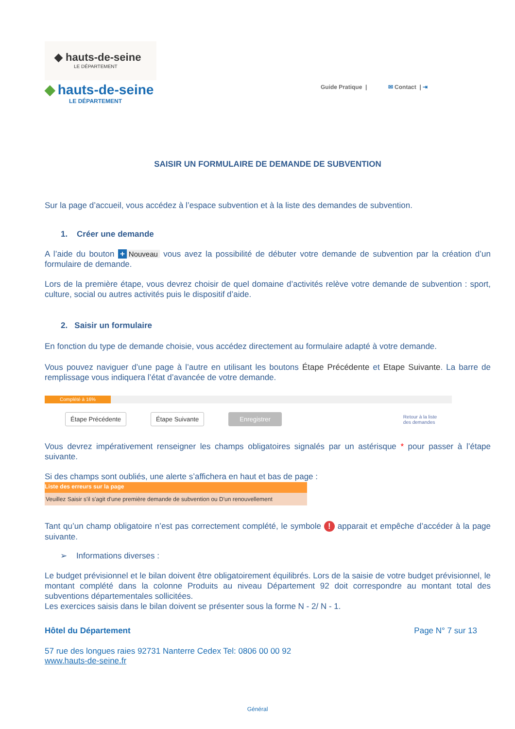◆ hauts-de-seine
LE DÉPARTEMENT
◆ hauts-de-seine
LE DÉPARTEMENT
Guide Pratique | ✉ Contact | ⇥
SAISIR UN FORMULAIRE DE DEMANDE DE SUBVENTION
Sur la page d’accueil, vous accédez à l’espace subvention et à la liste des demandes de subvention.
1. Créer une demande
A l’aide du bouton + Nouveau vous avez la possibilité de débuter votre demande de subvention par la création d’un formulaire de demande.
Lors de la première étape, vous devrez choisir de quel domaine d’activités relève votre demande de subvention : sport, culture, social ou autres activités puis le dispositif d’aide.
2. Saisir un formulaire
En fonction du type de demande choisie, vous accédez directement au formulaire adapté à votre demande.
Vous pouvez naviguer d’une page à l’autre en utilisant les boutons Étape Précédente et Etape Suivante. La barre de remplissage vous indiquera l’état d’avancée de votre demande.
Complété à 16%
Étape Précédente Étape Suivante Enregistrer Retour à la liste
des demandes
Vous devrez impérativement renseigner les champs obligatoires signalés par un astérisque * pour passer à l’étape suivante.
Si des champs sont oubliés, une alerte s’affichera en haut et bas de page :
Liste des erreurs sur la page
Veuillez Saisir s'il s'agit d'une première demande de subvention ou D'un renouvellement
Tant qu’un champ obligatoire n’est pas correctement complété, le symbole ! apparait et empêche d’accéder à la page suivante.
➢ Informations diverses :
Le budget prévisionnel et le bilan doivent être obligatoirement équilibrés. Lors de la saisie de votre budget prévisionnel, le montant complété dans la colonne Produits au niveau Département 92 doit correspondre au montant total des subventions départementales sollicitées.
Les exercices saisis dans le bilan doivent se présenter sous la forme N - 2/ N - 1.
Hôtel du Département Page N° 7 sur 13
57 rue des longues raies 92731 Nanterre Cedex Tel: 0806 00 00 92
www.hauts-de-seine.fr
Général